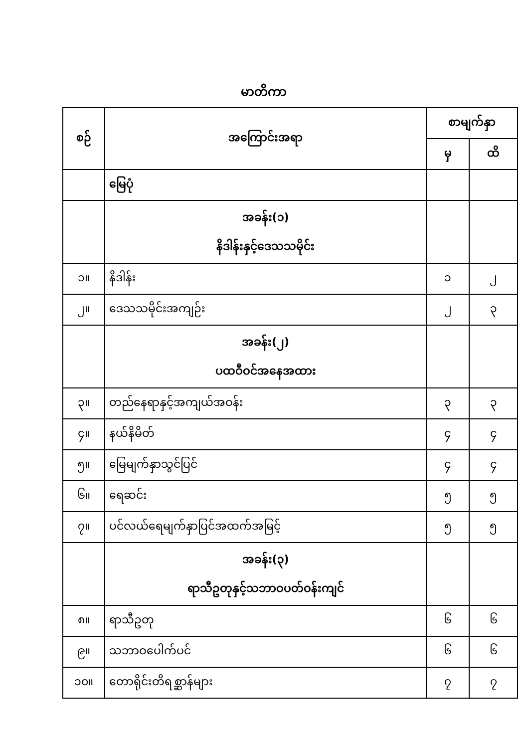မာတိကာ
| စဉ် | အကြောင်းအရာ | စာမျက်နှာ | |
| --- | --- | --- | --- |
| | | မှ | ထိ |
| | မြေပုံ | | |
| | အခန်း(၁) နိဒါန်းနှင့်ဒေသသမိုင်း | | |
| ၁။ | နိဒါန်း | ၁ | ၂ |
| ၂။ | ဒေသသမိုင်းအကျဉ်း | ၂ | ၃ |
| | အခန်း(၂) ပထဝီဝင်အနေအထား | | |
| ၃။ | တည်နေရာနှင့်အကျယ်အဝန်း | ၃ | ၃ |
| ၄။ | နယ်နိမိတ် | ၄ | ၄ |
| ၅။ | မြေမျက်နှာသွင်ပြင် | ၄ | ၄ |
| ၆။ | ရေဆင်း | ၅ | ၅ |
| ၇။ | ပင်လယ်ရေမျက်နှာပြင်အထက်အမြင့် | ၅ | ၅ |
| | အခန်း(၃) ရာသီဥတုနှင့်သဘာဝပတ်ဝန်းကျင် | | |
| ၈။ | ရာသီဥတု | ၆ | ၆ |
| ၉။ | သဘာဝပေါက်ပင် | ၆ | ၆ |
| ၁၀။ | တောရိုင်းတိရစ္ဆာန်များ | ၇ | ၇ |